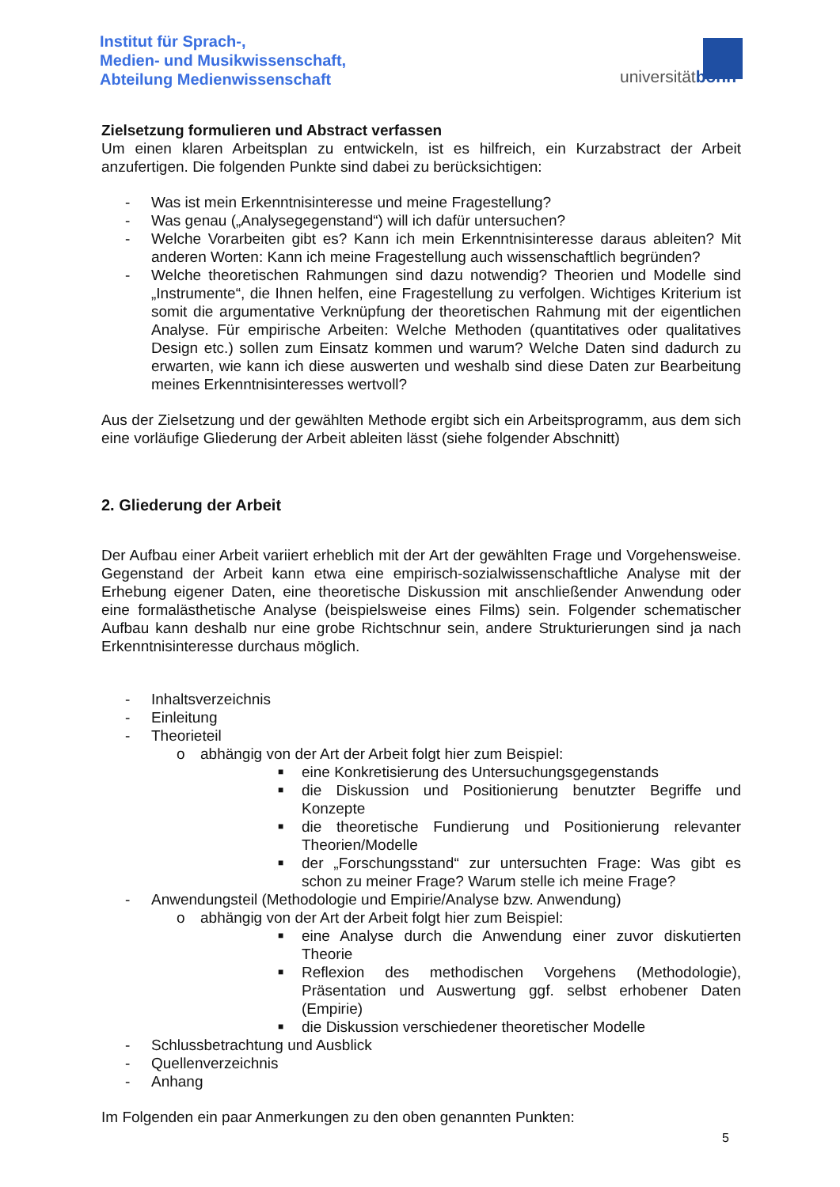Institut für Sprach-,
Medien- und Musikwissenschaft,
Abteilung Medienwissenschaft
universitätbonn
Zielsetzung formulieren und Abstract verfassen
Um einen klaren Arbeitsplan zu entwickeln, ist es hilfreich, ein Kurzabstract der Arbeit anzufertigen. Die folgenden Punkte sind dabei zu berücksichtigen:
- Was ist mein Erkenntnisinteresse und meine Fragestellung?
- Was genau („Analysegegenstand“) will ich dafür untersuchen?
- Welche Vorarbeiten gibt es? Kann ich mein Erkenntnisinteresse daraus ableiten? Mit anderen Worten: Kann ich meine Fragestellung auch wissenschaftlich begründen?
- Welche theoretischen Rahmungen sind dazu notwendig? Theorien und Modelle sind „Instrumente“, die Ihnen helfen, eine Fragestellung zu verfolgen. Wichtiges Kriterium ist somit die argumentative Verknüpfung der theoretischen Rahmung mit der eigentlichen Analyse. Für empirische Arbeiten: Welche Methoden (quantitatives oder qualitatives Design etc.) sollen zum Einsatz kommen und warum? Welche Daten sind dadurch zu erwarten, wie kann ich diese auswerten und weshalb sind diese Daten zur Bearbeitung meines Erkenntnisinteresses wertvoll?
Aus der Zielsetzung und der gewählten Methode ergibt sich ein Arbeitsprogramm, aus dem sich eine vorläufige Gliederung der Arbeit ableiten lässt (siehe folgender Abschnitt)
2. Gliederung der Arbeit
Der Aufbau einer Arbeit variiert erheblich mit der Art der gewählten Frage und Vorgehensweise. Gegenstand der Arbeit kann etwa eine empirisch-sozialwissenschaftliche Analyse mit der Erhebung eigener Daten, eine theoretische Diskussion mit anschließender Anwendung oder eine formalästhetische Analyse (beispielsweise eines Films) sein. Folgender schematischer Aufbau kann deshalb nur eine grobe Richtschnur sein, andere Strukturierungen sind ja nach Erkenntnisinteresse durchaus möglich.
- Inhaltsverzeichnis
- Einleitung
- Theorieteil
o abhängig von der Art der Arbeit folgt hier zum Beispiel:
■ eine Konkretisierung des Untersuchungsgegenstands
■ die Diskussion und Positionierung benutzter Begriffe und Konzepte
■ die theoretische Fundierung und Positionierung relevanter Theorien/Modelle
■ der „Forschungsstand“ zur untersuchten Frage: Was gibt es schon zu meiner Frage? Warum stelle ich meine Frage?
- Anwendungsteil (Methodologie und Empirie/Analyse bzw. Anwendung)
o abhängig von der Art der Arbeit folgt hier zum Beispiel:
■ eine Analyse durch die Anwendung einer zuvor diskutierten Theorie
■ Reflexion des methodischen Vorgehens (Methodologie), Präsentation und Auswertung ggf. selbst erhobener Daten (Empirie)
■ die Diskussion verschiedener theoretischer Modelle
- Schlussbetrachtung und Ausblick
- Quellenverzeichnis
- Anhang
Im Folgenden ein paar Anmerkungen zu den oben genannten Punkten:
5